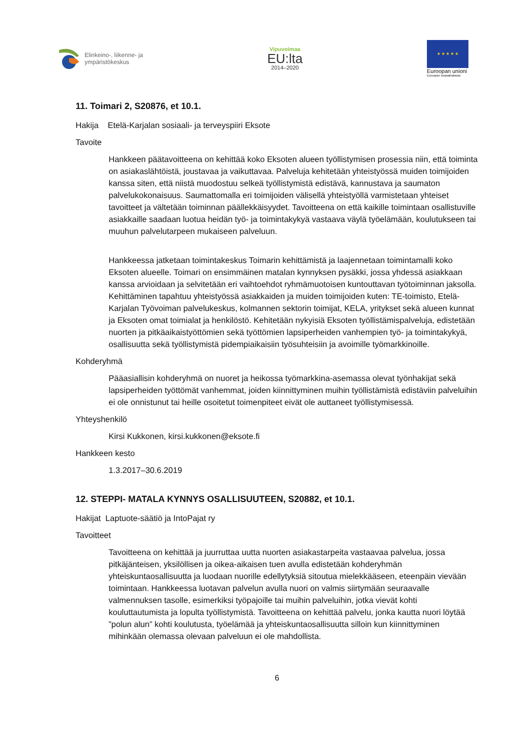Elinkeino-, liikenne- ja
ympäristökeskus
Vipuvoimaa
EU:lta
2014–2020
★ ★ ★ ★ ★
Euroopan unioni
Euroopan sosiaalirahasto
11. Toimari 2, S20876, et 10.1.
Hakija Etelä-Karjalan sosiaali- ja terveyspiiri Eksote
Tavoite
Hankkeen päätavoitteena on kehittää koko Eksoten alueen työllistymisen prosessia niin, että toiminta on asiakaslähtöistä, joustavaa ja vaikuttavaa. Palveluja kehitetään yhteistyössä muiden toimijoiden kanssa siten, että niistä muodostuu selkeä työllistymistä edistävä, kannustava ja saumaton palvelukokonaisuus. Saumattomalla eri toimijoiden välisellä yhteistyöllä varmistetaan yhteiset tavoitteet ja vältetään toiminnan päällekkäisyydet. Tavoitteena on että kaikille toimintaan osallistuville asiakkaille saadaan luotua heidän työ- ja toimintakykyä vastaava väylä työelämään, koulutukseen tai muuhun palvelutarpeen mukaiseen palveluun.
Hankkeessa jatketaan toimintakeskus Toimarin kehittämistä ja laajennetaan toimintamalli koko Eksoten alueelle. Toimari on ensimmäinen matalan kynnyksen pysäkki, jossa yhdessä asiakkaan kanssa arvioidaan ja selvitetään eri vaihtoehdot ryhmämuotoisen kuntouttavan työtoiminnan jaksolla. Kehittäminen tapahtuu yhteistyössä asiakkaiden ja muiden toimijoiden kuten: TE-toimisto, Etelä-Karjalan Työvoiman palvelukeskus, kolmannen sektorin toimijat, KELA, yritykset sekä alueen kunnat ja Eksoten omat toimialat ja henkilöstö. Kehitetään nykyisiä Eksoten työllistämispalveluja, edistetään nuorten ja pitkäaikaistyöttömien sekä työttömien lapsiperheiden vanhempien työ- ja toimintakykyä, osallisuutta sekä työllistymistä pidempiaikaisiin työsuhteisiin ja avoimille työmarkkinoille.
Kohderyhmä
Pääasiallisin kohderyhmä on nuoret ja heikossa työmarkkina-asemassa olevat työnhakijat sekä lapsiperheiden työttömät vanhemmat, joiden kiinnittyminen muihin työllistämistä edistäviin palveluihin ei ole onnistunut tai heille osoitetut toimenpiteet eivät ole auttaneet työllistymisessä.
Yhteyshenkilö
Kirsi Kukkonen, kirsi.kukkonen@eksote.fi
Hankkeen kesto
1.3.2017–30.6.2019
12. STEPPI- MATALA KYNNYS OSALLISUUTEEN, S20882, et 10.1.
Hakijat Laptuote-säätiö ja IntoPajat ry
Tavoitteet
Tavoitteena on kehittää ja juurruttaa uutta nuorten asiakastarpeita vastaavaa palvelua, jossa pitkäjänteisen, yksilöllisen ja oikea-aikaisen tuen avulla edistetään kohderyhmän yhteiskuntaosallisuutta ja luodaan nuorille edellytyksiä sitoutua mielekkääseen, eteenpäin vievään toimintaan. Hankkeessa luotavan palvelun avulla nuori on valmis siirtymään seuraavalle valmennuksen tasolle, esimerkiksi työpajoille tai muihin palveluihin, jotka vievät kohti kouluttautumista ja lopulta työllistymistä. Tavoitteena on kehittää palvelu, jonka kautta nuori löytää ”polun alun” kohti koulutusta, työelämää ja yhteiskuntaosallisuutta silloin kun kiinnittyminen mihinkään olemassa olevaan palveluun ei ole mahdollista.
6